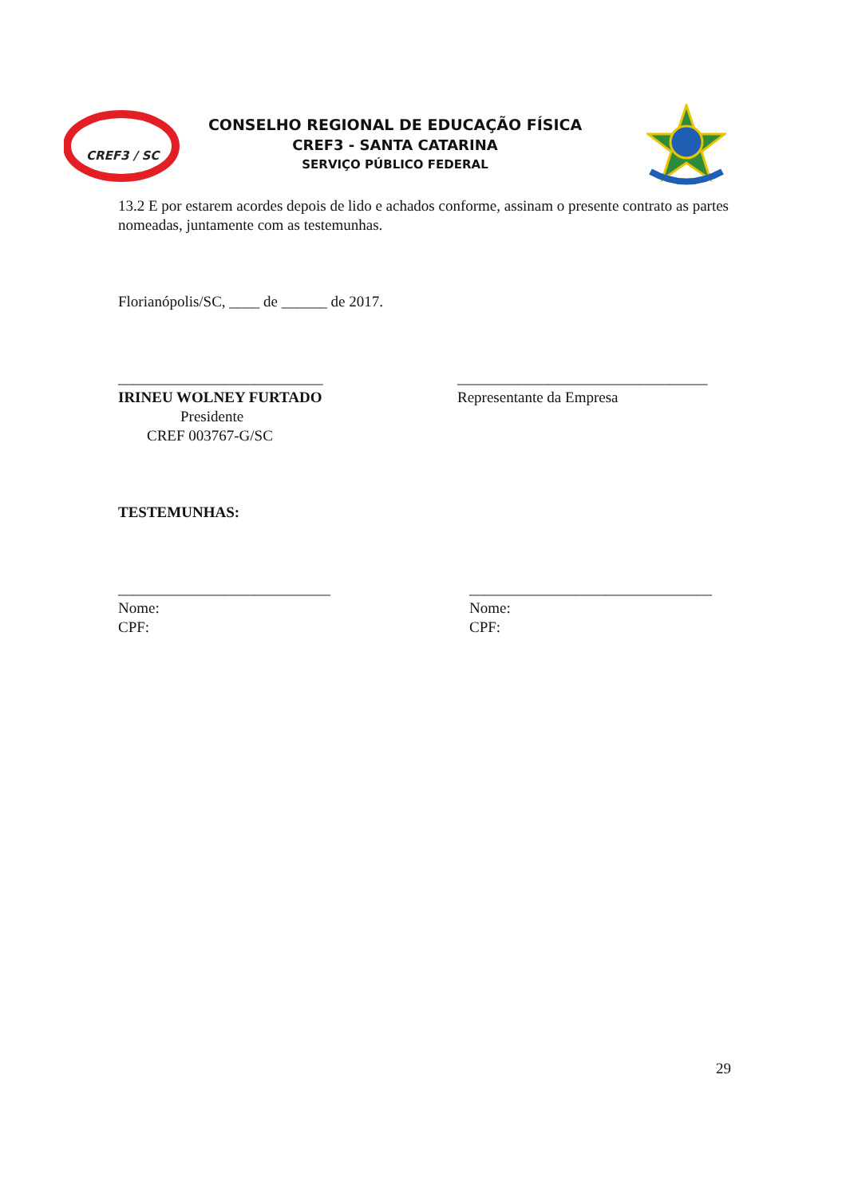CREF3 / SC
CONSELHO REGIONAL DE EDUCAÇÃO FÍSICA
CREF3 - SANTA CATARINA
SERVIÇO PÚBLICO FEDERAL
13.2 E por estarem acordes depois de lido e achados conforme, assinam o presente contrato as partes nomeadas, juntamente com as testemunhas.
Florianópolis/SC, ____ de ______ de 2017.
___________________________ _________________________________
IRINEU WOLNEY FURTADO
Presidente
CREF 003767-G/SC
Representante da Empresa
TESTEMUNHAS:
____________________________
Nome:
CPF:
________________________________
Nome:
CPF:
29